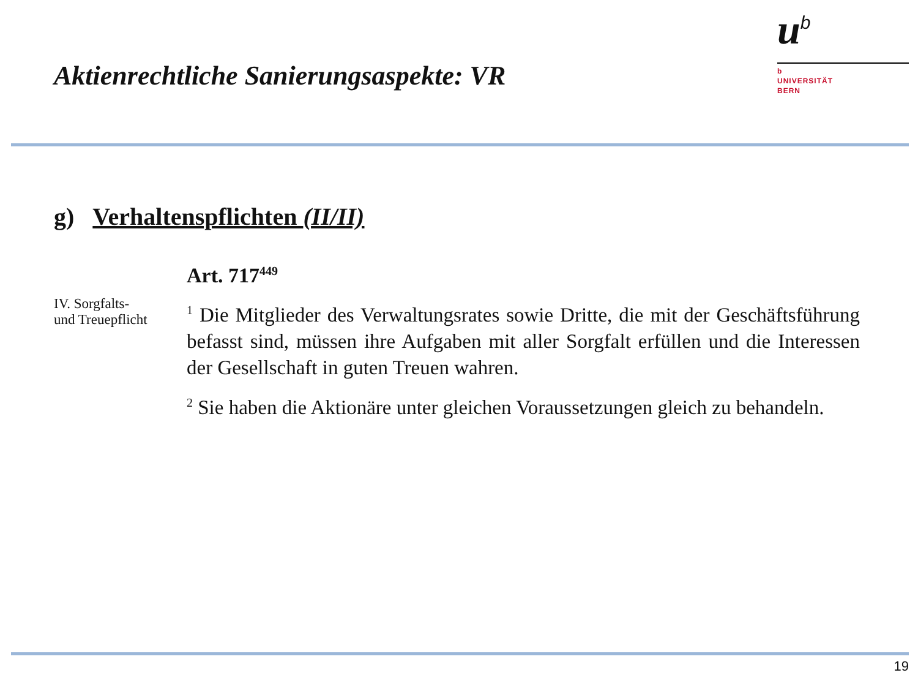Aktienrechtliche Sanierungsaspekte: VR
u<sup>b</sup>
b
UNIVERSITÄT
BERN
g) Verhaltenspflichten (II/II)
IV. Sorgfalts-
und Treuepflicht
Art. 717<sup>449</sup>
<sup>1</sup> Die Mitglieder des Verwaltungsrates sowie Dritte, die mit der Geschäftsführung befasst sind, müssen ihre Aufgaben mit aller Sorgfalt erfüllen und die Interessen der Gesellschaft in guten Treuen wahren.
<sup>2</sup> Sie haben die Aktionäre unter gleichen Voraussetzungen gleich zu behandeln.
19